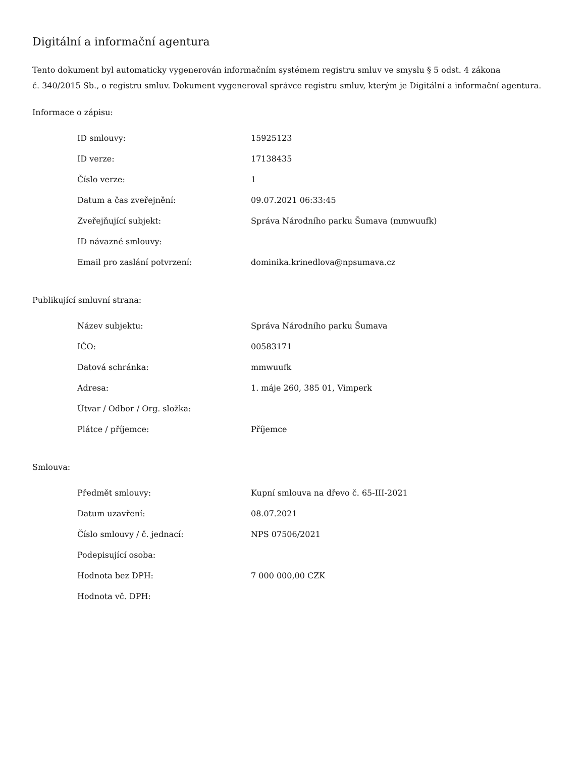Digitální a informační agentura
Tento dokument byl automaticky vygenerován informačním systémem registru smluv ve smyslu § 5 odst. 4 zákona
č. 340/2015 Sb., o registru smluv. Dokument vygeneroval správce registru smluv, kterým je Digitální a informační agentura.
Informace o zápisu:
| ID smlouvy: | 15925123 |
| ID verze: | 17138435 |
| Číslo verze: | 1 |
| Datum a čas zveřejnění: | 09.07.2021 06:33:45 |
| Zveřejňující subjekt: | Správa Národního parku Šumava (mmwuufk) |
| ID návazné smlouvy: | |
| Email pro zaslání potvrzení: | dominika.krinedlova@npsumava.cz |
Publikující smluvní strana:
| Název subjektu: | Správa Národního parku Šumava |
| IČO: | 00583171 |
| Datová schránka: | mmwuufk |
| Adresa: | 1. máje 260, 385 01, Vimperk |
| Útvar / Odbor / Org. složka: | |
| Plátce / příjemce: | Příjemce |
Smlouva:
| Předmět smlouvy: | Kupní smlouva na dřevo č. 65-III-2021 |
| Datum uzavření: | 08.07.2021 |
| Číslo smlouvy / č. jednací: | NPS 07506/2021 |
| Podepisující osoba: | |
| Hodnota bez DPH: | 7 000 000,00 CZK |
| Hodnota vč. DPH: | |